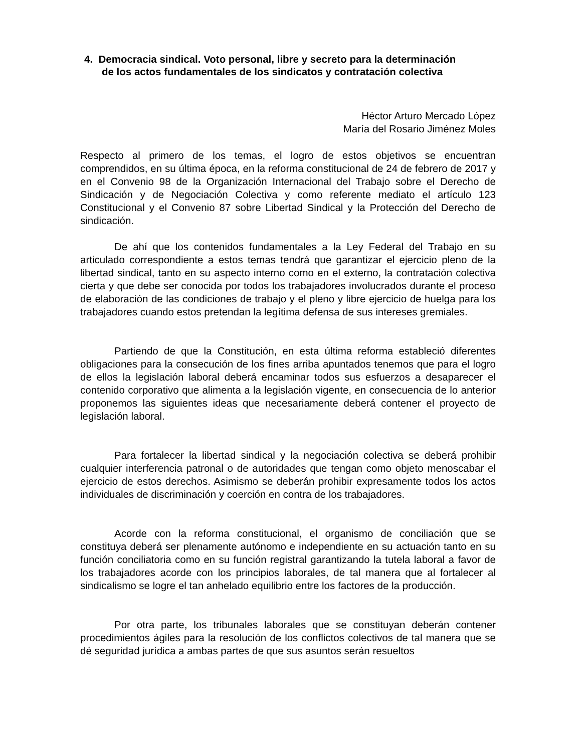4. Democracia sindical. Voto personal, libre y secreto para la determinación
de los actos fundamentales de los sindicatos y contratación colectiva
Héctor Arturo Mercado López
María del Rosario Jiménez Moles
Respecto al primero de los temas, el logro de estos objetivos se encuentran comprendidos, en su última época, en la reforma constitucional de 24 de febrero de 2017 y en el Convenio 98 de la Organización Internacional del Trabajo sobre el Derecho de Sindicación y de Negociación Colectiva y como referente mediato el artículo 123 Constitucional y el Convenio 87 sobre Libertad Sindical y la Protección del Derecho de sindicación.
De ahí que los contenidos fundamentales a la Ley Federal del Trabajo en su articulado correspondiente a estos temas tendrá que garantizar el ejercicio pleno de la libertad sindical, tanto en su aspecto interno como en el externo, la contratación colectiva cierta y que debe ser conocida por todos los trabajadores involucrados durante el proceso de elaboración de las condiciones de trabajo y el pleno y libre ejercicio de huelga para los trabajadores cuando estos pretendan la legítima defensa de sus intereses gremiales.
Partiendo de que la Constitución, en esta última reforma estableció diferentes obligaciones para la consecución de los fines arriba apuntados tenemos que para el logro de ellos la legislación laboral deberá encaminar todos sus esfuerzos a desaparecer el contenido corporativo que alimenta a la legislación vigente, en consecuencia de lo anterior proponemos las siguientes ideas que necesariamente deberá contener el proyecto de legislación laboral.
Para fortalecer la libertad sindical y la negociación colectiva se deberá prohibir cualquier interferencia patronal o de autoridades que tengan como objeto menoscabar el ejercicio de estos derechos. Asimismo se deberán prohibir expresamente todos los actos individuales de discriminación y coerción en contra de los trabajadores.
Acorde con la reforma constitucional, el organismo de conciliación que se constituya deberá ser plenamente autónomo e independiente en su actuación tanto en su función conciliatoria como en su función registral garantizando la tutela laboral a favor de los trabajadores acorde con los principios laborales, de tal manera que al fortalecer al sindicalismo se logre el tan anhelado equilibrio entre los factores de la producción.
Por otra parte, los tribunales laborales que se constituyan deberán contener procedimientos ágiles para la resolución de los conflictos colectivos de tal manera que se dé seguridad jurídica a ambas partes de que sus asuntos serán resueltos